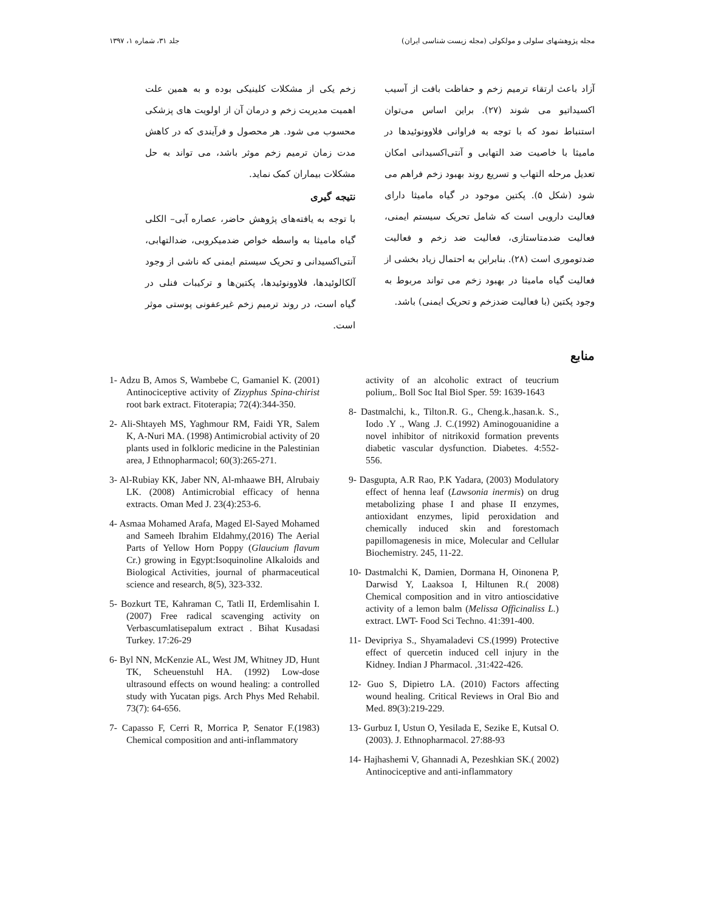مجله پژوهشهای سلولی و مولکولی (مجله زیست شناسی ایران) جلد ۳۱، شماره ۱، ۱۳۹۷
آزاد باعث ارتقاء ترمیم زخم و حفاظت بافت از آسیب اکسیداتیو می شوند (۲۷). براین اساس می‌توان استنباط نمود که با توجه به فراوانی فلاوونوئیدها در مامیثا با خاصیت ضد التهابی و آنتی‌اکسیدانی امکان تعدیل مرحله التهاب و تسریع روند بهبود زخم فراهم می شود (شکل ۵). پکتین موجود در گیاه مامیثا دارای فعالیت دارویی است که شامل تحریک سیستم ایمنی، فعالیت ضدمتاستازی، فعالیت ضد زخم و فعالیت ضدتوموری است (۲۸). بنابراین به احتمال زیاد بخشی از فعالیت گیاه مامیثا در بهبود زخم می تواند مربوط به وجود پکتین (با فعالیت ضدزخم و تحریک ایمنی) باشد.
زخم یکی از مشکلات کلینیکی بوده و به همین علت اهمیت مدیریت زخم و درمان آن از اولویت های پزشکی محسوب می شود. هر محصول و فرآیندی که در کاهش مدت زمان ترمیم زخم موثر باشد، می تواند به حل مشکلات بیماران کمک نماید.
نتیجه گیری
با توجه به یافته‌های پژوهش حاضر، عصاره آبی– الکلی گیاه مامیثا به واسطه خواص ضدمیکروبی، ضدالتهابی، آنتی‌اکسیدانی و تحریک سیستم ایمنی که ناشی از وجود آلکالوئیدها، فلاوونوئیدها، پکتین‌ها و ترکیبات فنلی در گیاه است، در روند ترمیم زخم غیرعفونی پوستی موثر است.
منابع
1- Adzu B, Amos S, Wambebe C, Gamaniel K. (2001) Antinociceptive activity of Zizyphus Spina-chirist root bark extract. Fitoterapia; 72(4):344-350.
2- Ali-Shtayeh MS, Yaghmour RM, Faidi YR, Salem K, A-Nuri MA. (1998) Antimicrobial activity of 20 plants used in folkloric medicine in the Palestinian area, J Ethnopharmacol; 60(3):265-271.
3- Al-Rubiay KK, Jaber NN, Al-mhaawe BH, Alrubaiy LK. (2008) Antimicrobial efficacy of henna extracts. Oman Med J. 23(4):253-6.
4- Asmaa Mohamed Arafa, Maged El-Sayed Mohamed and Sameeh Ibrahim Eldahmy,(2016) The Aerial Parts of Yellow Horn Poppy (Glaucium flavum Cr.) growing in Egypt:Isoquinoline Alkaloids and Biological Activities, journal of pharmaceutical science and research, 8(5), 323-332.
5- Bozkurt TE, Kahraman C, Tatli II, Erdemlisahin I. (2007) Free radical scavenging activity on Verbascumlatisepalum extract . Bihat Kusadasi Turkey. 17:26-29
6- Byl NN, McKenzie AL, West JM, Whitney JD, Hunt TK, Scheuenstuhl HA. (1992) Low-dose ultrasound effects on wound healing: a controlled study with Yucatan pigs. Arch Phys Med Rehabil. 73(7): 64-656.
7- Capasso F, Cerri R, Morrica P, Senator F.(1983) Chemical composition and anti-inflammatory
activity of an alcoholic extract of teucrium polium,. Boll Soc Ital Biol Sper. 59: 1639-1643
8- Dastmalchi, k., Tilton.R. G., Cheng.k.,hasan.k. S., Iodo .Y ., Wang .J. C.(1992) Aminogouanidine a novel inhibitor of nitrikoxid formation prevents diabetic vascular dysfunction. Diabetes. 4:552-556.
9- Dasgupta, A.R Rao, P.K Yadara, (2003) Modulatory effect of henna leaf (Lawsonia inermis) on drug metabolizing phase I and phase II enzymes, antioxidant enzymes, lipid peroxidation and chemically induced skin and forestomach papillomagenesis in mice, Molecular and Cellular Biochemistry. 245, 11-22.
10- Dastmalchi K, Damien, Dormana H, Oinonena P, Darwisd Y, Laaksoa I, Hiltunen R.( 2008) Chemical composition and in vitro antioscidative activity of a lemon balm (Melissa Officinaliss L.) extract. LWT- Food Sci Techno. 41:391-400.
11- Devipriya S., Shyamaladevi CS.(1999) Protective effect of quercetin induced cell injury in the Kidney. Indian J Pharmacol. ,31:422-426.
12- Guo S, Dipietro LA. (2010) Factors affecting wound healing. Critical Reviews in Oral Bio and Med. 89(3):219-229.
13- Gurbuz I, Ustun O, Yesilada E, Sezike E, Kutsal O.(2003). J. Ethnopharmacol. 27:88-93
14- Hajhashemi V, Ghannadi A, Pezeshkian SK.( 2002) Antinociceptive and anti-inflammatory